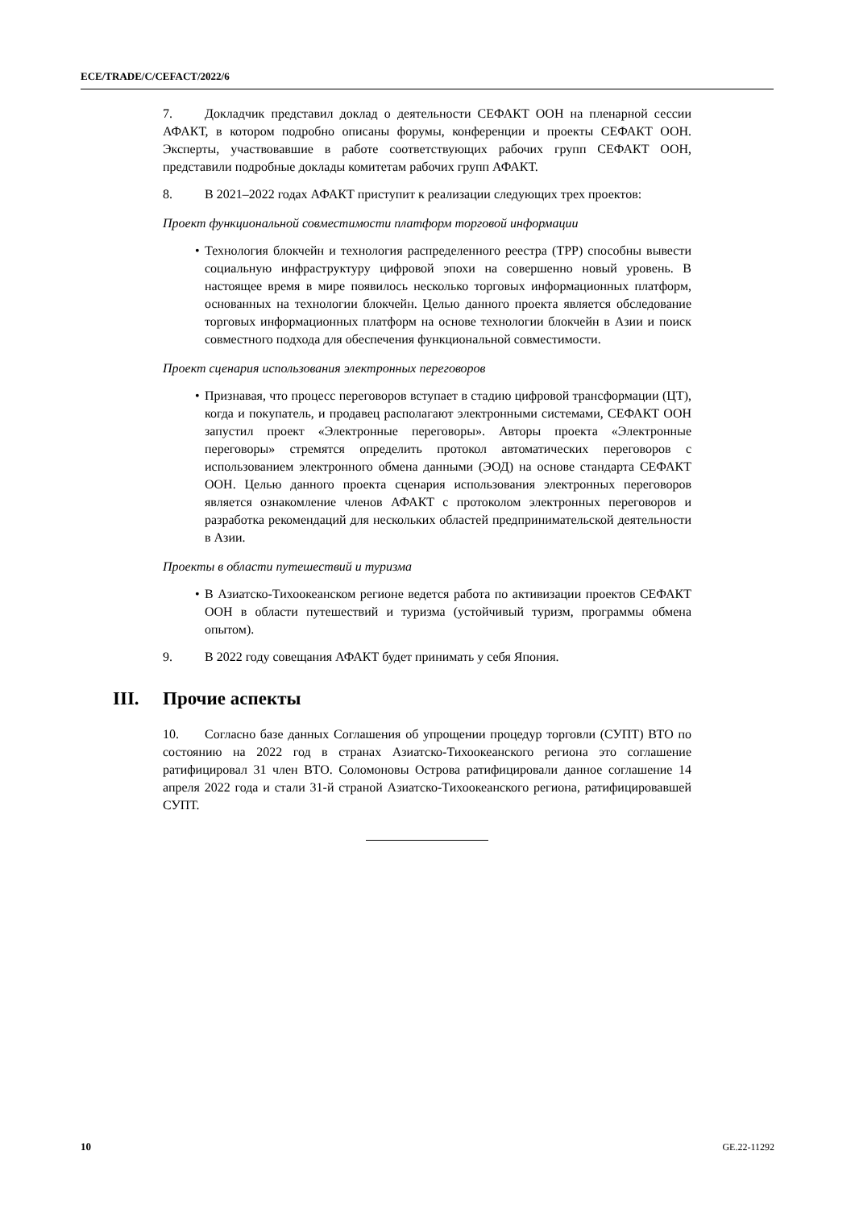ECE/TRADE/C/CEFACT/2022/6
7. Докладчик представил доклад о деятельности СЕФАКТ ООН на пленарной сессии АФАКТ, в котором подробно описаны форумы, конференции и проекты СЕФАКТ ООН. Эксперты, участвовавшие в работе соответствующих рабочих групп СЕФАКТ ООН, представили подробные доклады комитетам рабочих групп АФАКТ.
8. В 2021–2022 годах АФАКТ приступит к реализации следующих трех проектов:
Проект функциональной совместимости платформ торговой информации
• Технология блокчейн и технология распределенного реестра (ТРР) способны вывести социальную инфраструктуру цифровой эпохи на совершенно новый уровень. В настоящее время в мире появилось несколько торговых информационных платформ, основанных на технологии блокчейн. Целью данного проекта является обследование торговых информационных платформ на основе технологии блокчейн в Азии и поиск совместного подхода для обеспечения функциональной совместимости.
Проект сценария использования электронных переговоров
• Признавая, что процесс переговоров вступает в стадию цифровой трансформации (ЦТ), когда и покупатель, и продавец располагают электронными системами, СЕФАКТ ООН запустил проект «Электронные переговоры». Авторы проекта «Электронные переговоры» стремятся определить протокол автоматических переговоров с использованием электронного обмена данными (ЭОД) на основе стандарта СЕФАКТ ООН. Целью данного проекта сценария использования электронных переговоров является ознакомление членов АФАКТ с протоколом электронных переговоров и разработка рекомендаций для нескольких областей предпринимательской деятельности в Азии.
Проекты в области путешествий и туризма
• В Азиатско-Тихоокеанском регионе ведется работа по активизации проектов СЕФАКТ ООН в области путешествий и туризма (устойчивый туризм, программы обмена опытом).
9. В 2022 году совещания АФАКТ будет принимать у себя Япония.
III. Прочие аспекты
10. Согласно базе данных Соглашения об упрощении процедур торговли (СУПТ) ВТО по состоянию на 2022 год в странах Азиатско-Тихоокеанского региона это соглашение ратифицировал 31 член ВТО. Соломоновы Острова ратифицировали данное соглашение 14 апреля 2022 года и стали 31-й страной Азиатско-Тихоокеанского региона, ратифицировавшей СУПТ.
10 GE.22-11292